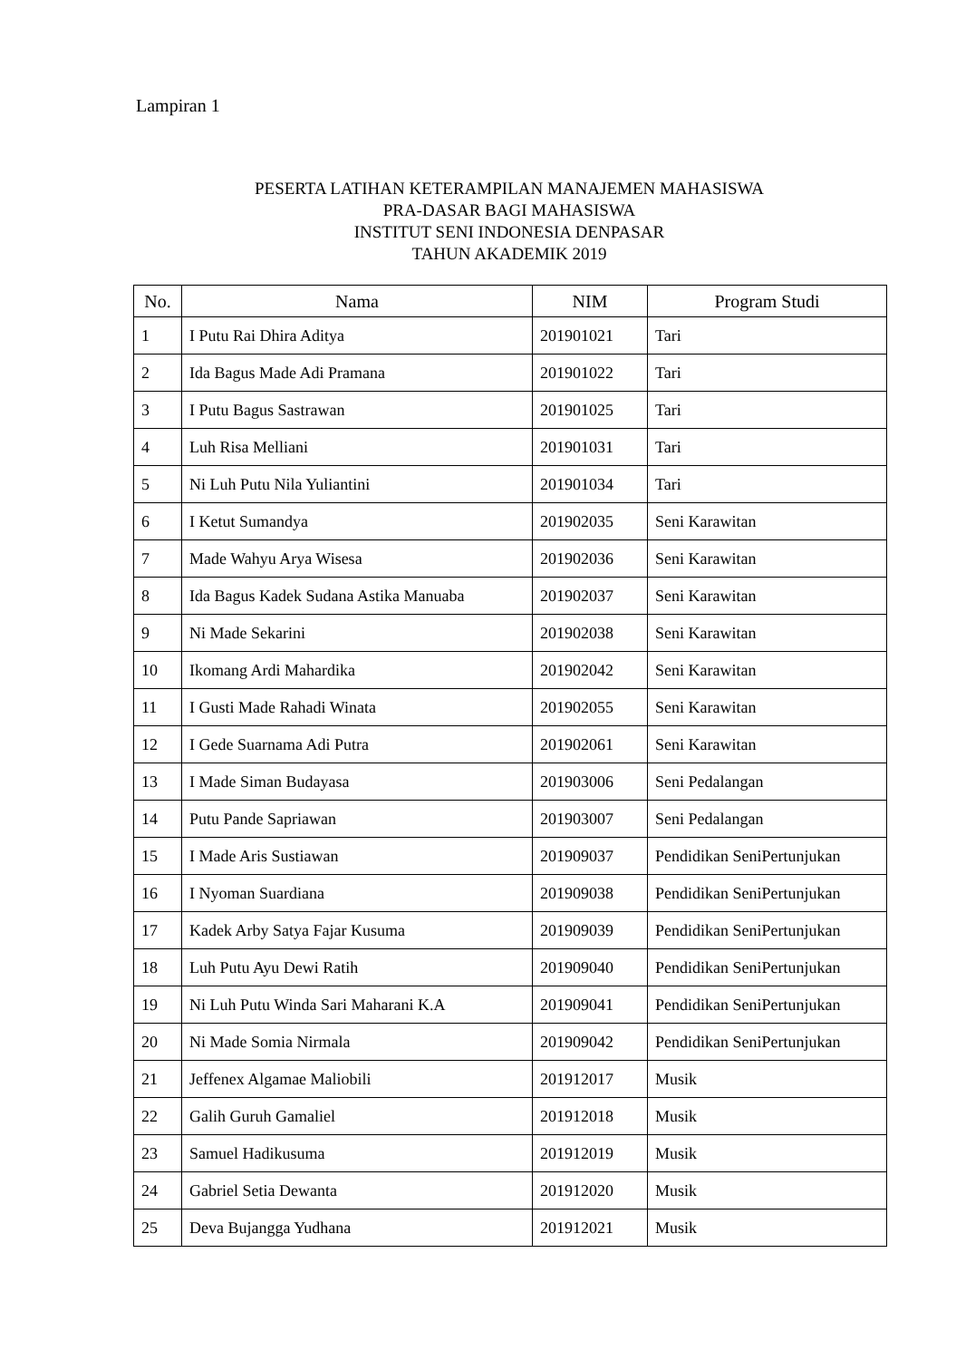Lampiran 1
PESERTA LATIHAN KETERAMPILAN MANAJEMEN MAHASISWA
PRA-DASAR BAGI MAHASISWA
INSTITUT SENI INDONESIA DENPASAR
TAHUN AKADEMIK 2019
| No. | Nama | NIM | Program Studi |
| --- | --- | --- | --- |
| 1 | I Putu Rai Dhira Aditya | 201901021 | Tari |
| 2 | Ida Bagus Made Adi Pramana | 201901022 | Tari |
| 3 | I Putu Bagus Sastrawan | 201901025 | Tari |
| 4 | Luh Risa Melliani | 201901031 | Tari |
| 5 | Ni Luh Putu Nila Yuliantini | 201901034 | Tari |
| 6 | I Ketut Sumandya | 201902035 | Seni Karawitan |
| 7 | Made Wahyu Arya Wisesa | 201902036 | Seni Karawitan |
| 8 | Ida Bagus Kadek Sudana Astika Manuaba | 201902037 | Seni Karawitan |
| 9 | Ni Made Sekarini | 201902038 | Seni Karawitan |
| 10 | Ikomang Ardi Mahardika | 201902042 | Seni Karawitan |
| 11 | I Gusti Made Rahadi Winata | 201902055 | Seni Karawitan |
| 12 | I Gede Suarnama Adi Putra | 201902061 | Seni Karawitan |
| 13 | I Made Siman Budayasa | 201903006 | Seni Pedalangan |
| 14 | Putu Pande Sapriawan | 201903007 | Seni Pedalangan |
| 15 | I Made Aris Sustiawan | 201909037 | Pendidikan SeniPertunjukan |
| 16 | I Nyoman Suardiana | 201909038 | Pendidikan SeniPertunjukan |
| 17 | Kadek Arby Satya Fajar Kusuma | 201909039 | Pendidikan SeniPertunjukan |
| 18 | Luh Putu Ayu Dewi Ratih | 201909040 | Pendidikan SeniPertunjukan |
| 19 | Ni Luh Putu Winda Sari Maharani K.A | 201909041 | Pendidikan SeniPertunjukan |
| 20 | Ni Made Somia Nirmala | 201909042 | Pendidikan SeniPertunjukan |
| 21 | Jeffenex Algamae Maliobili | 201912017 | Musik |
| 22 | Galih Guruh Gamaliel | 201912018 | Musik |
| 23 | Samuel Hadikusuma | 201912019 | Musik |
| 24 | Gabriel Setia Dewanta | 201912020 | Musik |
| 25 | Deva Bujangga Yudhana | 201912021 | Musik |